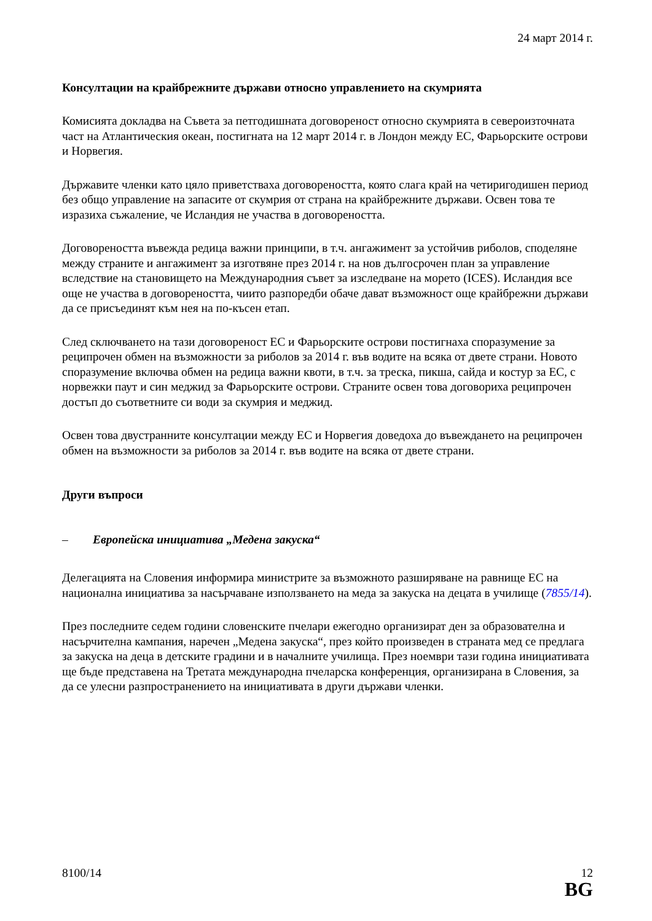24 март 2014 г.
Консултации на крайбрежните държави относно управлението на скумрията
Комисията докладва на Съвета за петгодишната договореност относно скумрията в североизточната част на Атлантическия океан, постигната на 12 март 2014 г. в Лондон между ЕС, Фарьорските острови и Норвегия.
Държавите членки като цяло приветстваха договореността, която слага край на четиригодишен период без общо управление на запасите от скумрия от страна на крайбрежните държави. Освен това те изразиха съжаление, че Исландия не участва в договореността.
Договореността въвежда редица важни принципи, в т.ч. ангажимент за устойчив риболов, споделяне между страните и ангажимент за изготвяне през 2014 г. на нов дългосрочен план за управление вследствие на становището на Международния съвет за изследване на морето (ICES). Исландия все още не участва в договореността, чиито разпоредби обаче дават възможност още крайбрежни държави да се присъединят към нея на по-късен етап.
След сключването на тази договореност ЕС и Фарьорските острови постигнаха споразумение за реципрочен обмен на възможности за риболов за 2014 г. във водите на всяка от двете страни. Новото споразумение включва обмен на редица важни квоти, в т.ч. за треска, пикша, сайда и костур за ЕС, с норвежки паут и син меджид за Фарьорските острови. Страните освен това договориха реципрочен достъп до съответните си води за скумрия и меджид.
Освен това двустранните консултации между ЕС и Норвегия доведоха до въвеждането на реципрочен обмен на възможности за риболов за 2014 г. във водите на всяка от двете страни.
Други въпроси
– Европейска инициатива „Медена закуска“
Делегацията на Словения информира министрите за възможното разширяване на равнище ЕС на национална инициатива за насърчаване използването на меда за закуска на децата в училище (7855/14).
През последните седем години словенските пчелари ежегодно организират ден за образователна и насърчителна кампания, наречен „Медена закуска“, през който произведен в страната мед се предлага за закуска на деца в детските градини и в началните училища. През ноември тази година инициативата ще бъде представена на Третата международна пчеларска конференция, организирана в Словения, за да се улесни разпространението на инициативата в други държави членки.
8100/14 12
BG